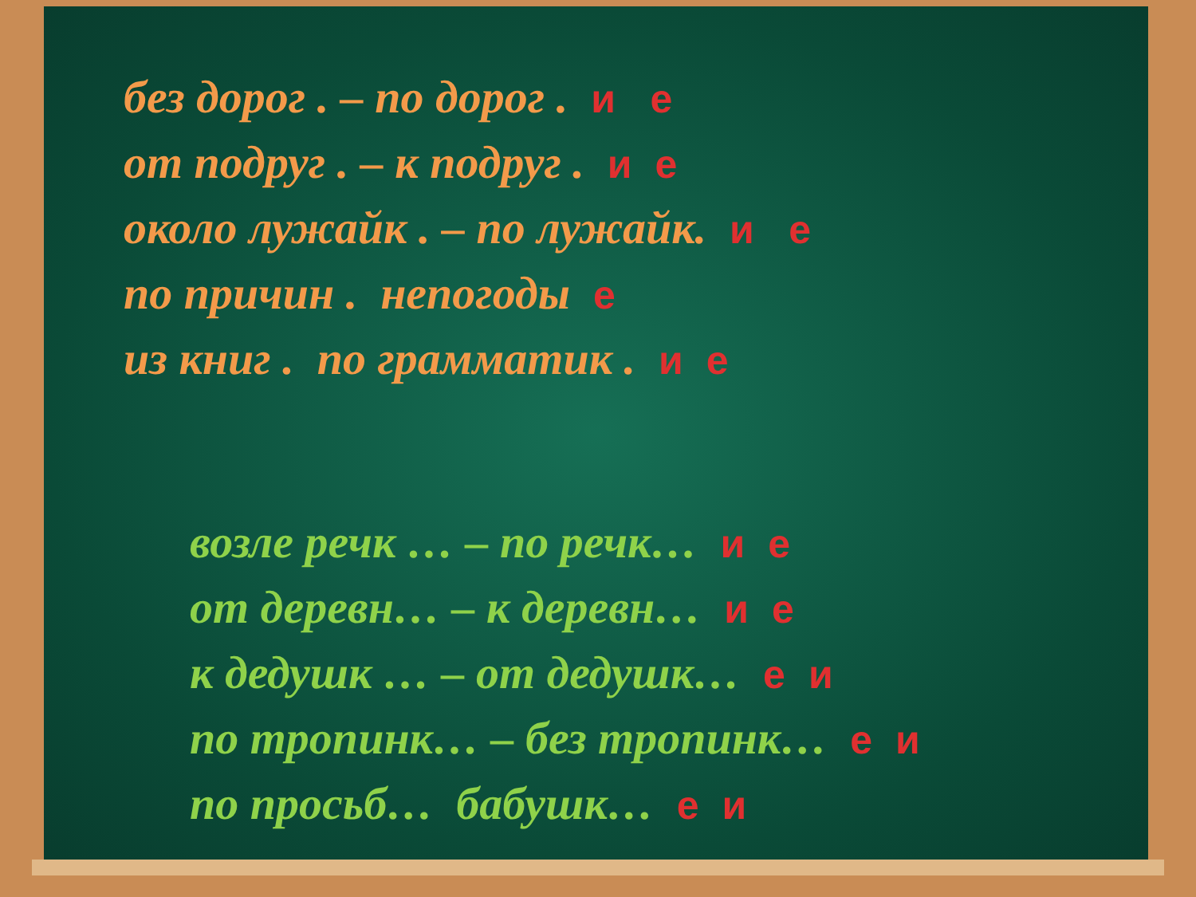без дорог . – по дорог . и е
от подруг . – к подруг . и е
около лужайк . – по лужайк. и е
по причин . непогоды е
из книг . по грамматик . и е
возле речк … – по речк… и е
от деревн… – к деревн… и е
к дедушк … – от дедушк… е и
по тропинк… – без тропинк… е и
по просьб… бабушк… е и